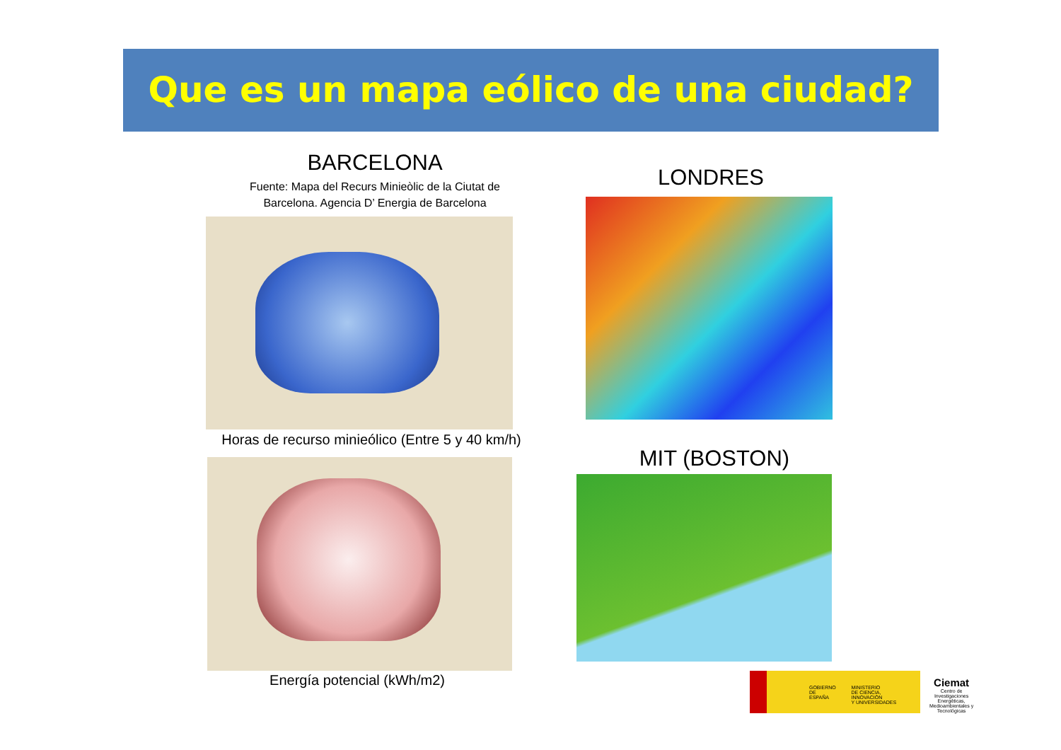Que es un mapa eólico de una ciudad?
BARCELONA
Fuente: Mapa del Recurs Minieòlic de la Ciutat de
Barcelona. Agencia D’ Energia de Barcelona
Horas de recurso minieólico (Entre 5 y 40 km/h)
Energía potencial (kWh/m2)
LONDRES
MIT (BOSTON)
GOBIERNO
DE ESPAÑA
MINISTERIO
DE CIENCIA, INNOVACIÓN
Y UNIVERSIDADES
Ciemat
Centro de Investigaciones Energéticas, Medioambientales y Tecnológicas